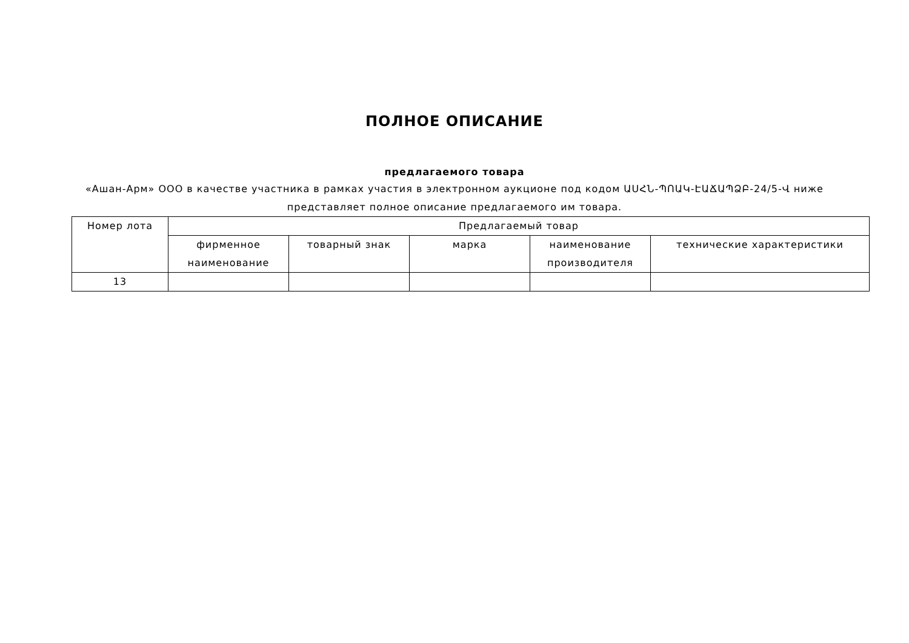ПОЛНОЕ ОПИСАНИЕ
предлагаемого товара
«Ашан-Арм» ООО в качестве участника в рамках участия в электронном аукционе под кодом ԱՍՀՆ-ՊՈԱԿ-ԷԱՃԱՊՁԲ-24/5-Վ ниже представляет полное описание предлагаемого им товара.
| Номер лота | Предлагаемый товар | | | | |
| --- | --- | --- | --- | --- | --- |
| | фирменное наименование | товарный знак | марка | наименование производителя | технические характеристики |
| 13 | | | | | |